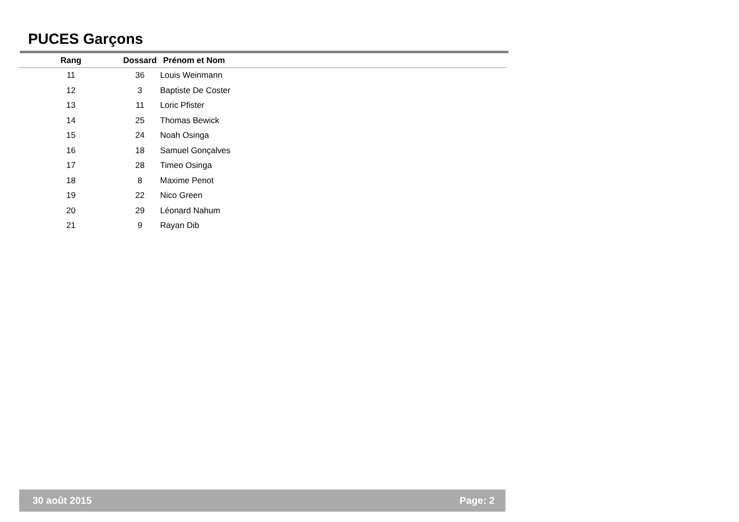PUCES Garçons
| Rang | Dossard | Prénom et Nom |
| --- | --- | --- |
| 11 | 36 | Louis Weinmann |
| 12 | 3 | Baptiste De Coster |
| 13 | 11 | Loric Pfister |
| 14 | 25 | Thomas Bewick |
| 15 | 24 | Noah Osinga |
| 16 | 18 | Samuel Gonçalves |
| 17 | 28 | Timeo Osinga |
| 18 | 8 | Maxime Penot |
| 19 | 22 | Nico Green |
| 20 | 29 | Léonard Nahum |
| 21 | 9 | Rayan Dib |
30 août 2015 Page: 2